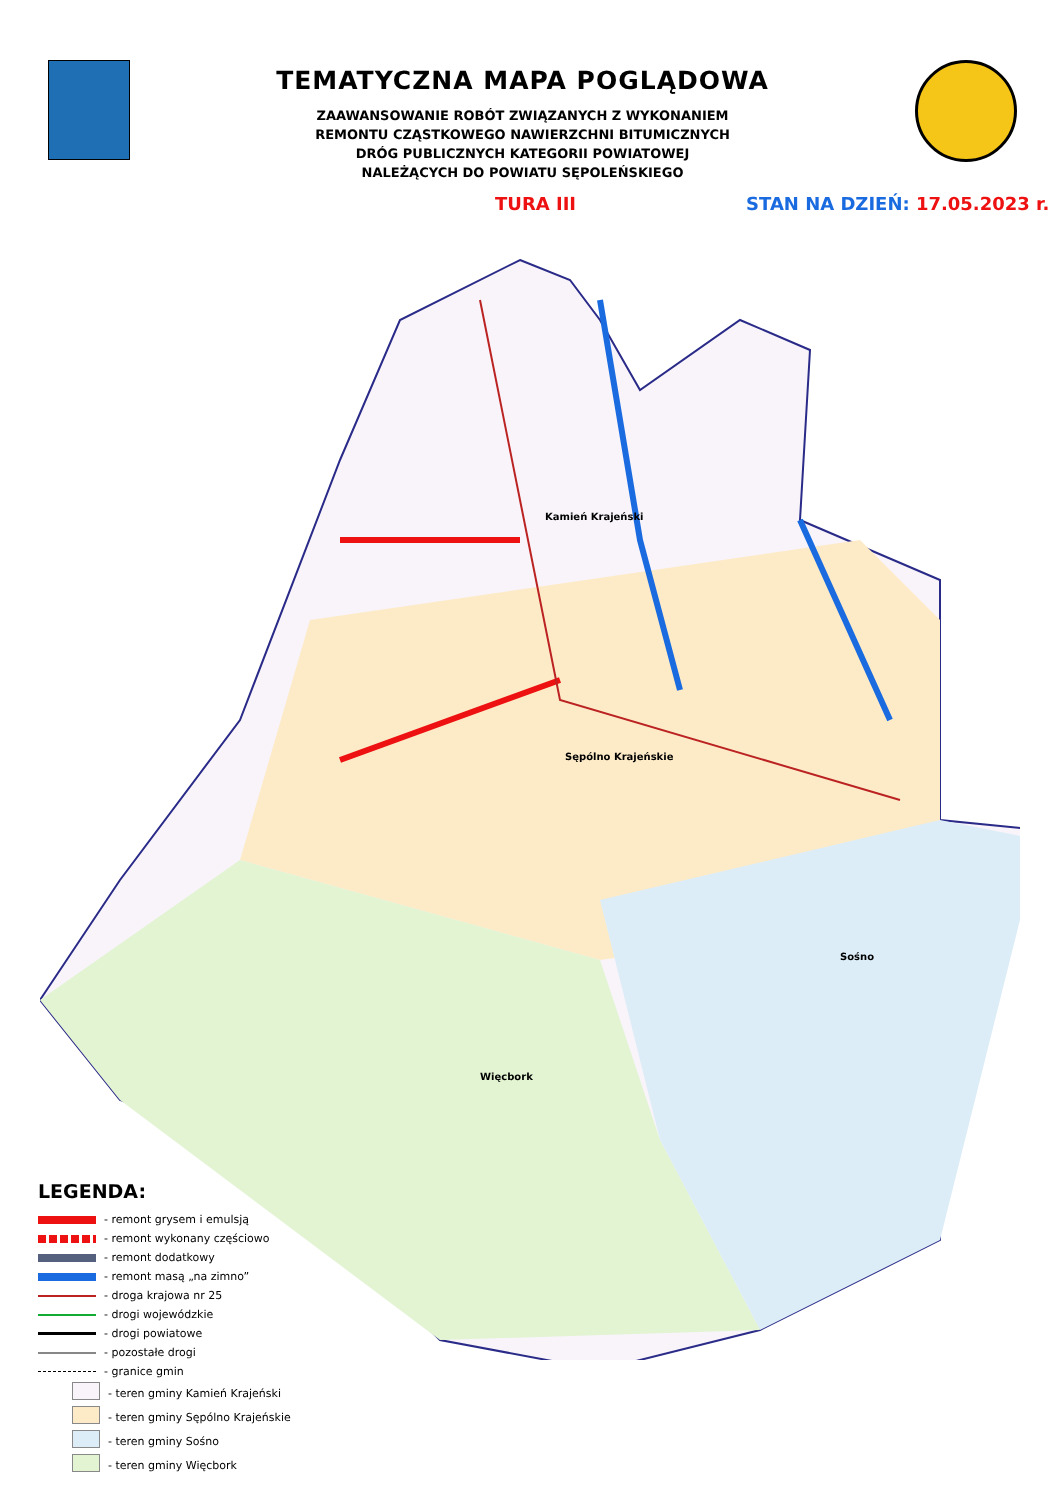TEMATYCZNA MAPA POGLĄDOWA
ZAAWANSOWANIE ROBÓT ZWIĄZANYCH Z WYKONANIEM
REMONTU CZĄSTKOWEGO NAWIERZCHNI BITUMICZNYCH
DRÓG PUBLICZNYCH KATEGORII POWIATOWEJ
NALEŻĄCYCH DO POWIATU SĘPOLEŃSKIEGO
TURA III STAN NA DZIEŃ: 17.05.2023 r.
Sępólno Krajeńskie
Kamień Krajeński
Więcbork
Sośno
LEGENDA:
- remont grysem i emulsją
- remont wykonany częściowo
- remont dodatkowy
- remont masą „na zimno”
- droga krajowa nr 25
- drogi wojewódzkie
- drogi powiatowe
- pozostałe drogi
- granice gmin
- teren gminy Kamień Krajeński
- teren gminy Sępólno Krajeńskie
- teren gminy Sośno
- teren gminy Więcbork